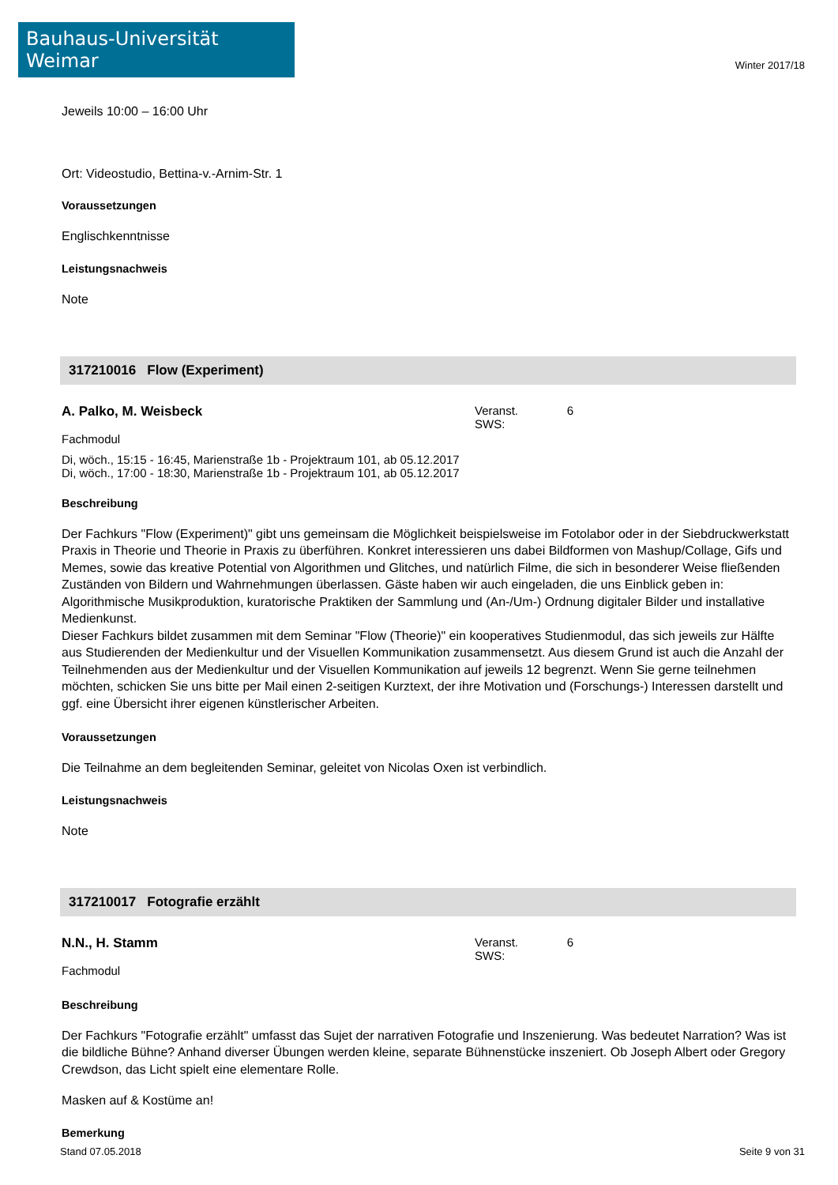Bauhaus-Universität Weimar
Winter 2017/18
Jeweils 10:00 – 16:00 Uhr
Ort: Videostudio, Bettina-v.-Arnim-Str. 1
Voraussetzungen
Englischkenntnisse
Leistungsnachweis
Note
317210016 Flow (Experiment)
A. Palko, M. Weisbeck Veranst. SWS: 6
Fachmodul
Di, wöch., 15:15 - 16:45, Marienstraße 1b - Projektraum 101, ab 05.12.2017
Di, wöch., 17:00 - 18:30, Marienstraße 1b - Projektraum 101, ab 05.12.2017
Beschreibung
Der Fachkurs "Flow (Experiment)" gibt uns gemeinsam die Möglichkeit beispielsweise im Fotolabor oder in der Siebdruckwerkstatt Praxis in Theorie und Theorie in Praxis zu überführen. Konkret interessieren uns dabei Bildformen von Mashup/Collage, Gifs und Memes, sowie das kreative Potential von Algorithmen und Glitches, und natürlich Filme, die sich in besonderer Weise fließenden Zuständen von Bildern und Wahrnehmungen überlassen. Gäste haben wir auch eingeladen, die uns Einblick geben in: Algorithmische Musikproduktion, kuratorische Praktiken der Sammlung und (An-/Um-) Ordnung digitaler Bilder und installative Medienkunst.
Dieser Fachkurs bildet zusammen mit dem Seminar "Flow (Theorie)" ein kooperatives Studienmodul, das sich jeweils zur Hälfte aus Studierenden der Medienkultur und der Visuellen Kommunikation zusammensetzt. Aus diesem Grund ist auch die Anzahl der Teilnehmenden aus der Medienkultur und der Visuellen Kommunikation auf jeweils 12 begrenzt. Wenn Sie gerne teilnehmen möchten, schicken Sie uns bitte per Mail einen 2-seitigen Kurztext, der ihre Motivation und (Forschungs-) Interessen darstellt und ggf. eine Übersicht ihrer eigenen künstlerischer Arbeiten.
Voraussetzungen
Die Teilnahme an dem begleitenden Seminar, geleitet von Nicolas Oxen ist verbindlich.
Leistungsnachweis
Note
317210017 Fotografie erzählt
N.N., H. Stamm Veranst. SWS: 6
Fachmodul
Beschreibung
Der Fachkurs "Fotografie erzählt" umfasst das Sujet der narrativen Fotografie und Inszenierung. Was bedeutet Narration? Was ist die bildliche Bühne? Anhand diverser Übungen werden kleine, separate Bühnenstücke inszeniert. Ob Joseph Albert oder Gregory Crewdson, das Licht spielt eine elementare Rolle.
Masken auf & Kostüme an!
Bemerkung
Stand 07.05.2018 Seite 9 von 31